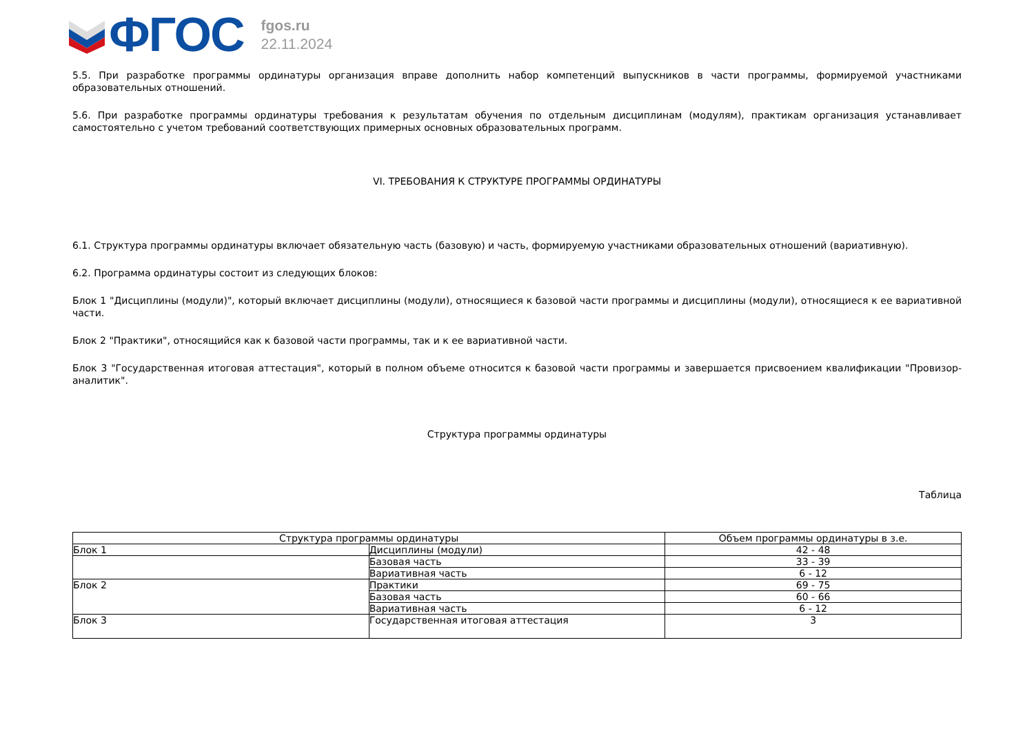ФГОС
fgos.ru
22.11.2024
5.5. При разработке программы ординатуры организация вправе дополнить набор компетенций выпускников в части программы, формируемой участниками образовательных отношений.
5.6. При разработке программы ординатуры требования к результатам обучения по отдельным дисциплинам (модулям), практикам организация устанавливает самостоятельно с учетом требований соответствующих примерных основных образовательных программ.
VI. ТРЕБОВАНИЯ К СТРУКТУРЕ ПРОГРАММЫ ОРДИНАТУРЫ
6.1. Структура программы ординатуры включает обязательную часть (базовую) и часть, формируемую участниками образовательных отношений (вариативную).
6.2. Программа ординатуры состоит из следующих блоков:
Блок 1 "Дисциплины (модули)", который включает дисциплины (модули), относящиеся к базовой части программы и дисциплины (модули), относящиеся к ее вариативной части.
Блок 2 "Практики", относящийся как к базовой части программы, так и к ее вариативной части.
Блок 3 "Государственная итоговая аттестация", который в полном объеме относится к базовой части программы и завершается присвоением квалификации "Провизор-аналитик".
Структура программы ординатуры
Таблица
| Структура программы ординатуры | | Объем программы ординатуры в з.е. |
| --- | --- | --- |
| Блок 1 | Дисциплины (модули) | 42 - 48 |
| | Базовая часть | 33 - 39 |
| | Вариативная часть | 6 - 12 |
| Блок 2 | Практики | 69 - 75 |
| | Базовая часть | 60 - 66 |
| | Вариативная часть | 6 - 12 |
| Блок 3 | Государственная итоговая аттестация | 3 |